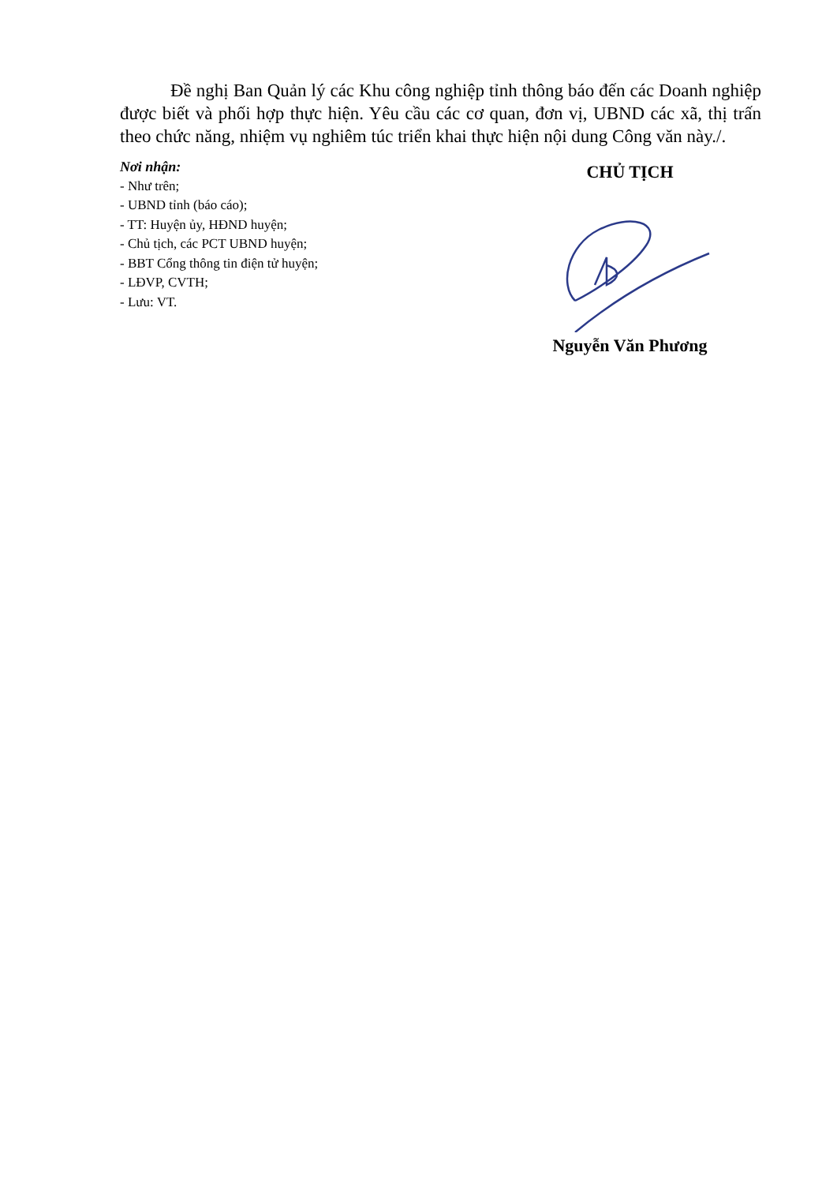Đề nghị Ban Quản lý các Khu công nghiệp tỉnh thông báo đến các Doanh nghiệp được biết và phối hợp thực hiện. Yêu cầu các cơ quan, đơn vị, UBND các xã, thị trấn theo chức năng, nhiệm vụ nghiêm túc triển khai thực hiện nội dung Công văn này./.
Nơi nhận:
- Như trên;
- UBND tỉnh (báo cáo);
- TT: Huyện ủy, HĐND huyện;
- Chủ tịch, các PCT UBND huyện;
- BBT Cổng thông tin điện tử huyện;
- LĐVP, CVTH;
- Lưu: VT.
CHỦ TỊCH
Nguyễn Văn Phương